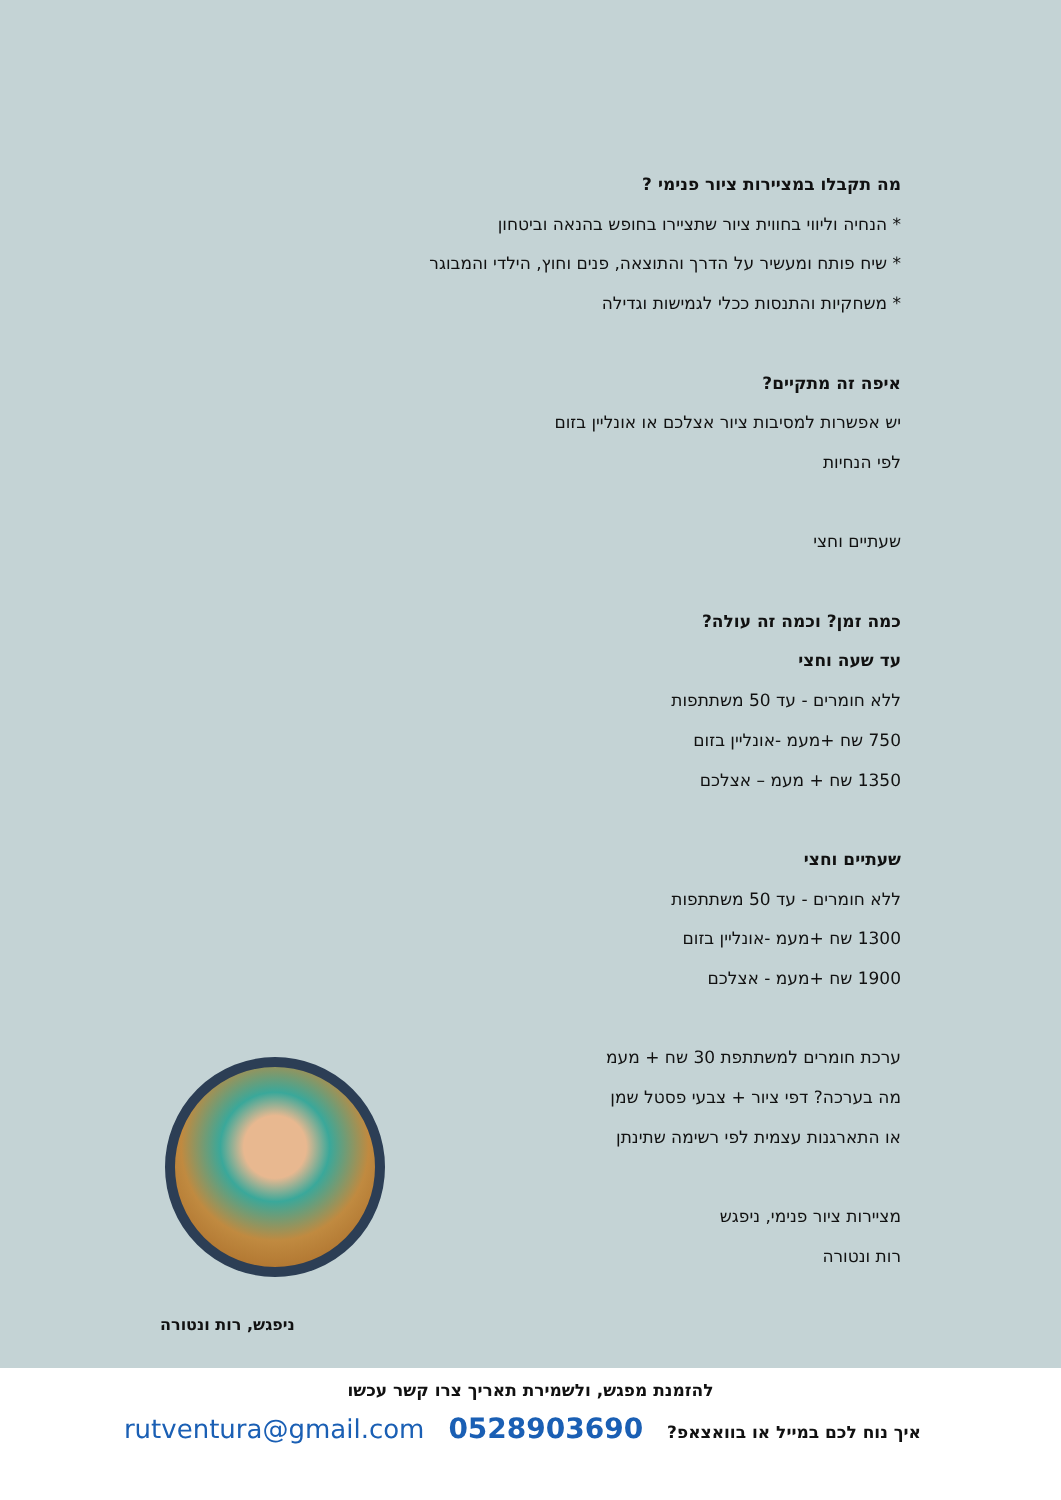מה תקבלו במציירות ציור פנימי ?
* הנחיה וליווי בחווית ציור שתציירו בחופש בהנאה וביטחון
* שיח פותח ומעשיר על הדרך והתוצאה, פנים וחוץ, הילדי והמבוגר
* משחקיות והתנסות ככלי לגמישות וגדילה
איפה זה מתקיים?
יש אפשרות למסיבות ציור אצלכם או אונליין בזום
לפי הנחיות
שעתיים וחצי
כמה זמן? וכמה זה עולה?
עד שעה וחצי
ללא חומרים - עד 50 משתתפות
750 שח +מעמ -אונליין בזום
1350 שח + מעמ – אצלכם
שעתיים וחצי
ללא חומרים - עד 50 משתתפות
1300 שח +מעמ -אונליין בזום
1900 שח +מעמ - אצלכם
ערכת חומרים למשתתפת 30 שח + מעמ
מה בערכה? דפי ציור + צבעי פסטל שמן
או התארגנות עצמית לפי רשימה שתינתן
מציירות ציור פנימי, ניפגש
רות ונטורה
ניפגש, רות ונטורה
להזמנת מפגש, ולשמירת תאריך צרו קשר עכשו
איך נוח לכם במייל או בוואצאפ? 0528903690 rutventura@gmail.com